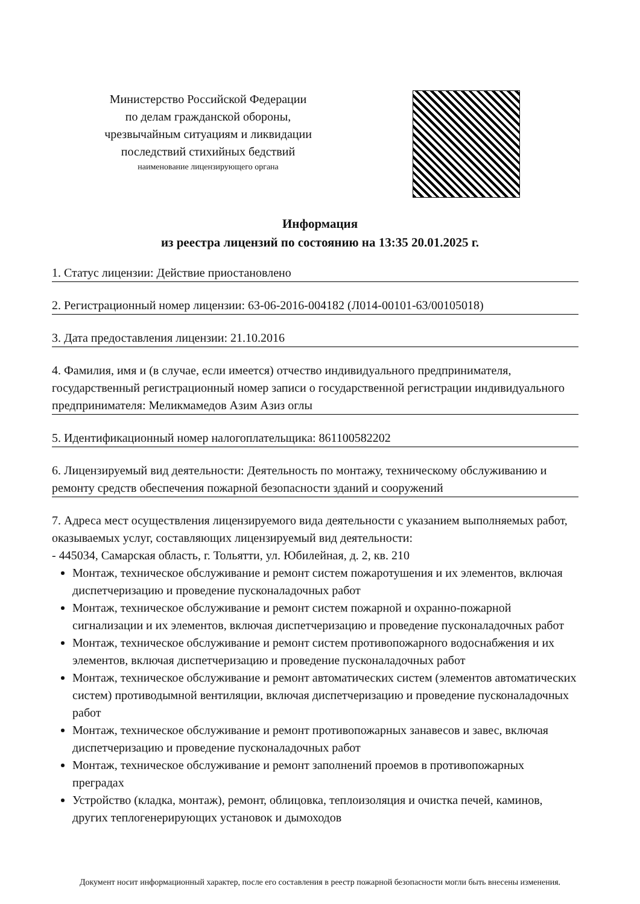Министерство Российской Федерации
по делам гражданской обороны,
чрезвычайным ситуациям и ликвидации
последствий стихийных бедствий
наименование лицензирующего органа
Информация
из реестра лицензий по состоянию на 13:35 20.01.2025 г.
1. Статус лицензии: Действие приостановлено
2. Регистрационный номер лицензии: 63-06-2016-004182 (Л014-00101-63/00105018)
3. Дата предоставления лицензии: 21.10.2016
4. Фамилия, имя и (в случае, если имеется) отчество индивидуального предпринимателя, государственный регистрационный номер записи о государственной регистрации индивидуального предпринимателя: Меликмамедов Азим Азиз оглы
5. Идентификационный номер налогоплательщика: 861100582202
6. Лицензируемый вид деятельности: Деятельность по монтажу, техническому обслуживанию и ремонту средств обеспечения пожарной безопасности зданий и сооружений
7. Адреса мест осуществления лицензируемого вида деятельности с указанием выполняемых работ, оказываемых услуг, составляющих лицензируемый вид деятельности:
- 445034, Самарская область, г. Тольятти, ул. Юбилейная, д. 2, кв. 210
Монтаж, техническое обслуживание и ремонт систем пожаротушения и их элементов, включая диспетчеризацию и проведение пусконаладочных работ
Монтаж, техническое обслуживание и ремонт систем пожарной и охранно-пожарной сигнализации и их элементов, включая диспетчеризацию и проведение пусконаладочных работ
Монтаж, техническое обслуживание и ремонт систем противопожарного водоснабжения и их элементов, включая диспетчеризацию и проведение пусконаладочных работ
Монтаж, техническое обслуживание и ремонт автоматических систем (элементов автоматических систем) противодымной вентиляции, включая диспетчеризацию и проведение пусконаладочных работ
Монтаж, техническое обслуживание и ремонт противопожарных занавесов и завес, включая диспетчеризацию и проведение пусконаладочных работ
Монтаж, техническое обслуживание и ремонт заполнений проемов в противопожарных преградах
Устройство (кладка, монтаж), ремонт, облицовка, теплоизоляция и очистка печей, каминов, других теплогенерирующих установок и дымоходов
Документ носит информационный характер, после его составления в реестр пожарной безопасности могли быть внесены изменения.